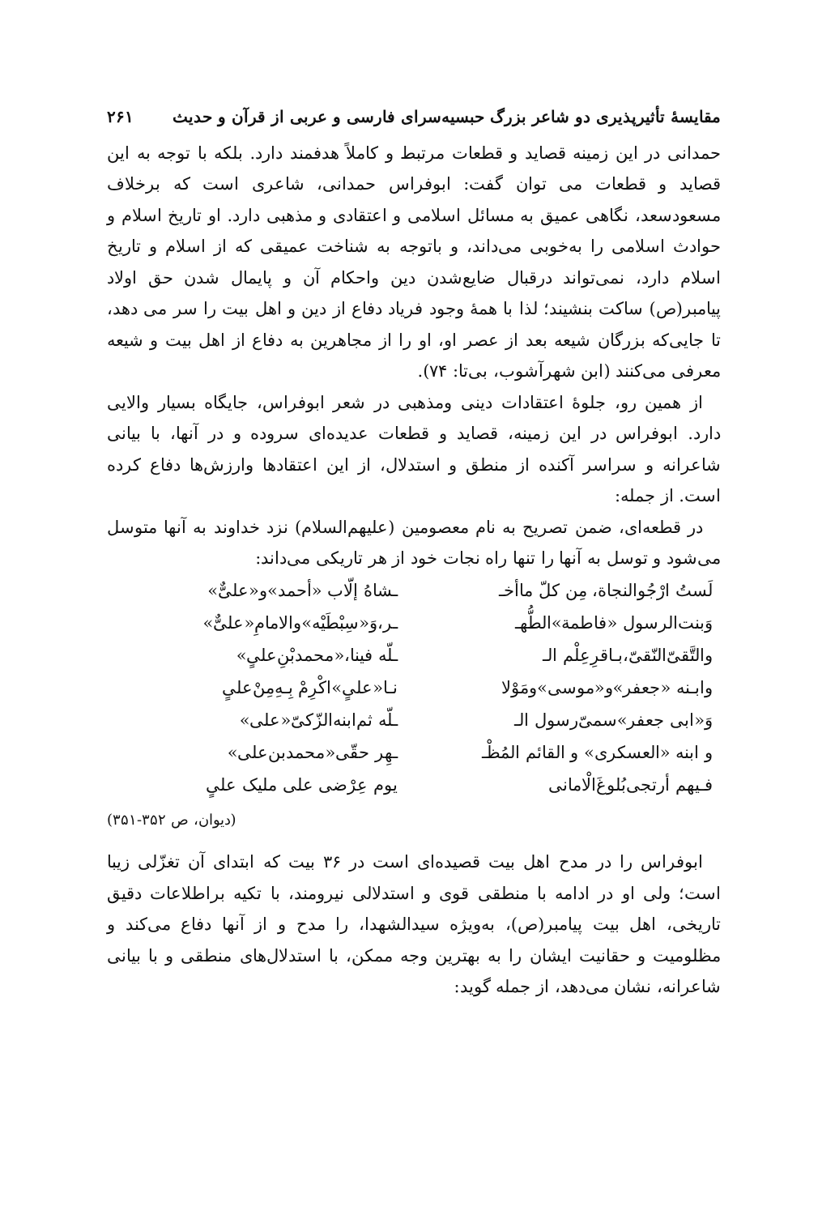مقایسهٔ تأثیرپذیری دو شاعر بزرگ حبسیه‌سرای فارسی و عربی از قرآن و حدیث ۲۶۱
حمدانی در این زمینه قصاید و قطعات مرتبط و کاملاً هدفمند دارد. بلکه با توجه به این قصاید و قطعات می توان گفت: ابوفراس حمدانی، شاعری است که برخلاف مسعودسعد، نگاهی عمیق به مسائل اسلامی و اعتقادی و مذهبی دارد. او تاریخ اسلام و حوادث اسلامی را به‌خوبی می‌داند، و باتوجه به شناخت عمیقی که از اسلام و تاریخ اسلام دارد، نمی‌تواند درقبال ضایع‌شدن دین واحکام آن و پایمال شدن حق اولاد پیامبر(ص) ساکت بنشیند؛ لذا با همهٔ وجود فریاد دفاع از دین و اهل بیت را سر می دهد، تا جایی‌که بزرگان شیعه بعد از عصر او، او را از مجاهرین به دفاع از اهل بیت و شیعه معرفی می‌کنند (ابن شهرآشوب، بی‌تا: ۷۴).
از همین رو، جلوهٔ اعتقادات دینی ومذهبی در شعر ابوفراس، جایگاه بسیار والایی دارد. ابوفراس در این زمینه، قصاید و قطعات عدیده‌ای سروده و در آنها، با بیانی شاعرانه و سراسر آکنده از منطق و استدلال، از این اعتقادها وارزش‌ها دفاع کرده است. از جمله:
در قطعه‌ای، ضمن تصریح به نام معصومین (علیهم‌السلام) نزد خداوند به آنها متوسل می‌شود و توسل به آنها را تنها راه نجات خود از هر تاریکی می‌داند:
لَستُ ارْجُوالنجاة، مِن کلّ ماأخـ
ـشاهُ إلّاب «أحمد»و«علیٌّ»
وَبنت‌الرسول «فاطمة»الطُّهـ
ـر،وَ«سِبْطَیْه»والامامِ«علیٌّ»
والتَّقیّ‌النّقیّ،بـاقرِعِلْم الـ
ـلّه فینا،«محمدبْنِ‌علیٍ»
وابـنه «جعفر»و«موسی»ومَوْلا
نـا«علیٍ»اکْرِمْ بِـهِ‌مِنْ‌علیٍ
وَ«ابی جعفر»سمیّ‌رسول الـ
ـلّه ثم‌ابنه‌الزّکیّ«علی»
و ابنه «العسکری» و القائم المُظْـ
ـهِر حقّی«محمدبن‌علی»
فـیهم أرتجی‌بُلوغَ‌الْامانی
یوم عِرْضی علی ملیک علیٍ
(دیوان، ص ۳۵۲-۳۵۱)
ابوفراس را در مدح اهل بیت قصیده‌ای است در ۳۶ بیت که ابتدای آن تغزّلی زیبا است؛ ولی او در ادامه با منطقی قوی و استدلالی نیرومند، با تکیه براطلاعات دقیق تاریخی، اهل بیت پیامبر(ص)، به‌ویژه سیدالشهدا، را مدح و از آنها دفاع می‌کند و مظلومیت و حقانیت ایشان را به بهترین وجه ممکن، با استدلال‌های منطقی و با بیانی شاعرانه، نشان می‌دهد، از جمله گوید: